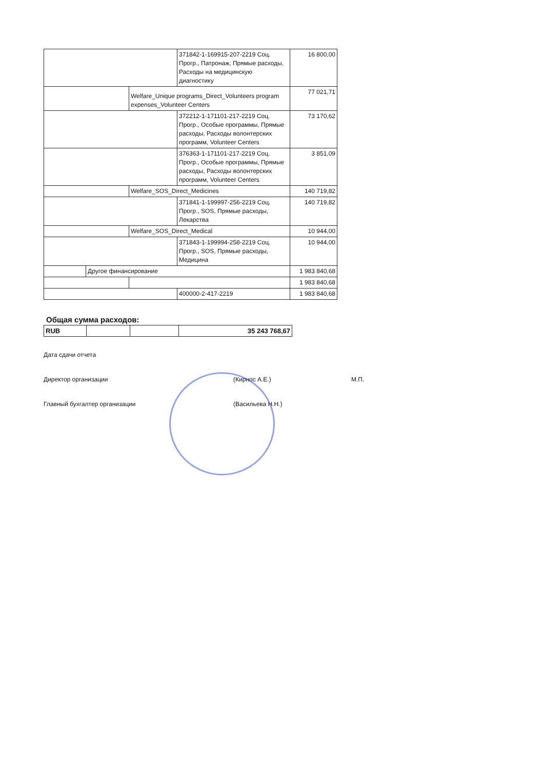| | | | 371842-1-169915-207-2219 Соц. Прогр., Патронаж, Прямые расходы, Расходы на медицинскую диагностику | 16 800,00 |
| | | Welfare_Unique programs_Direct_Volunteers program expenses_Volunteer Centers | | 77 021,71 |
| | | | 372212-1-171101-217-2219 Соц. Прогр., Особые программы, Прямые расходы, Расходы волонтерских программ, Volunteer Centers | 73 170,62 |
| | | | 376363-1-171101-217-2219 Соц. Прогр., Особые программы, Прямые расходы, Расходы волонтерских программ, Volunteer Centers | 3 851,09 |
| | | Welfare_SOS_Direct_Medicines | | 140 719,82 |
| | | | 371841-1-199997-256-2219 Соц. Прогр., SOS, Прямые расходы, Лекарства | 140 719,82 |
| | | Welfare_SOS_Direct_Medical | | 10 944,00 |
| | | | 371843-1-199994-258-2219 Соц. Прогр., SOS, Прямые расходы, Медицина | 10 944,00 |
| | Другое финансирование | | | 1 983 840,68 |
| | | | | 1 983 840,68 |
| | | | 400000-2-417-2219 | 1 983 840,68 |
Общая сумма расходов:
| RUB | | | 35 243 768,67 |
Дата сдачи отчета
Директор организации (Кирнос А.Е.) М.П.
Главный бухгалтер организации (Васильева Н.Н.)